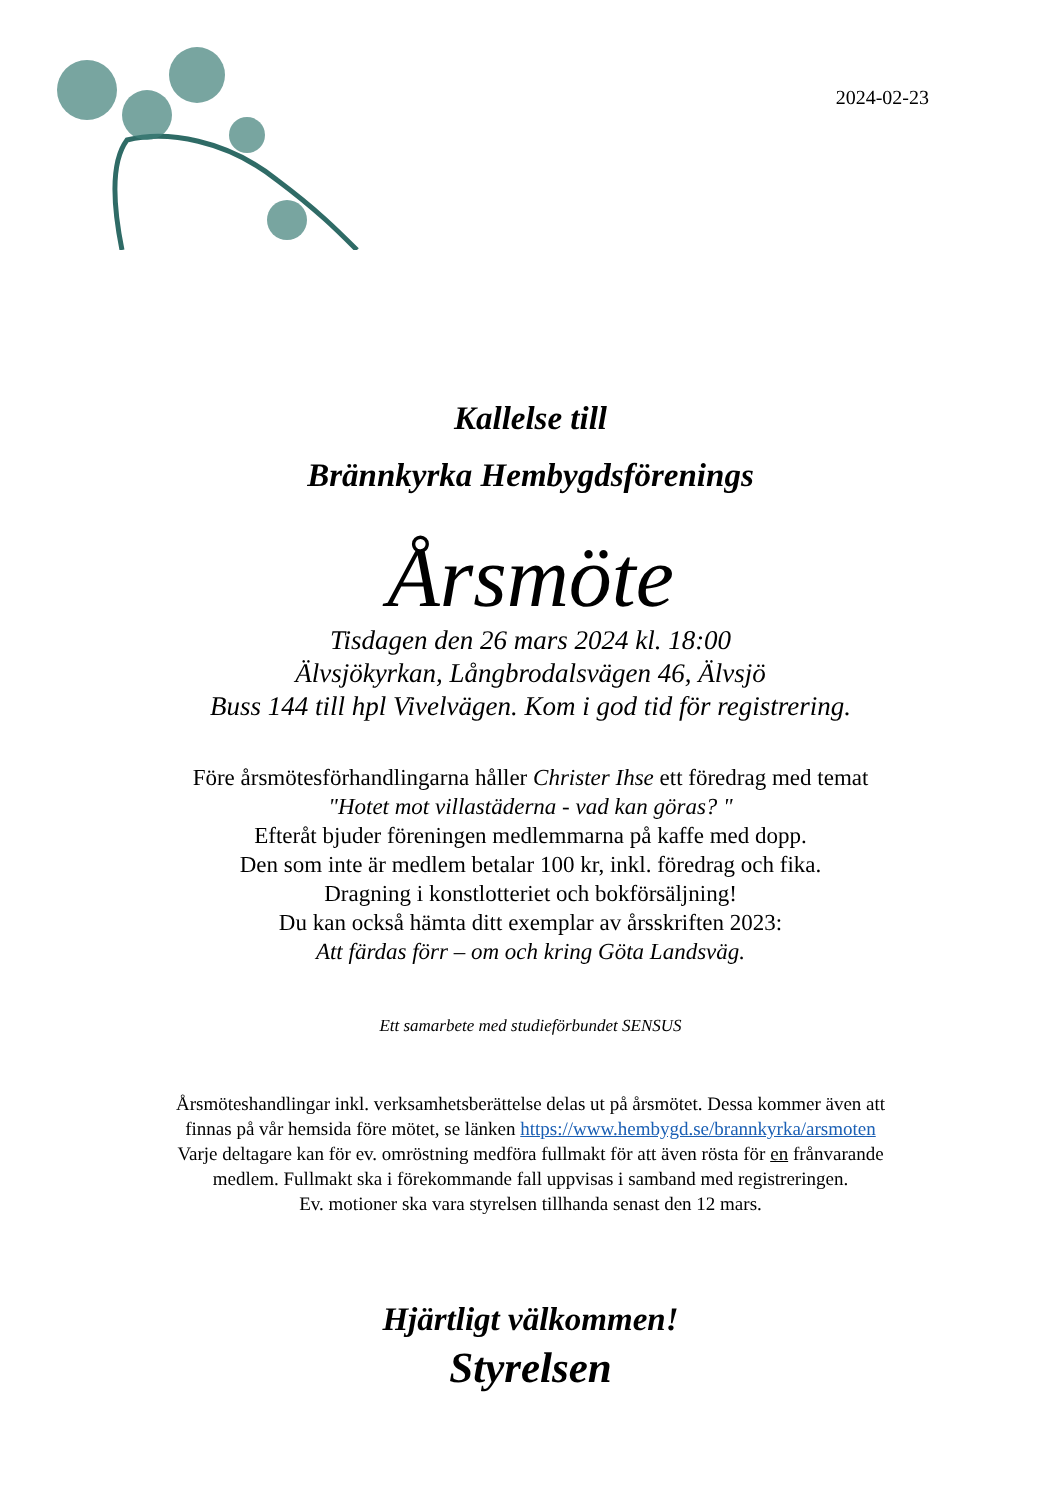2024-02-23
Kallelse till
Brännkyrka Hembygdsförenings
Årsmöte
Tisdagen den 26 mars 2024 kl. 18:00
Älvsjökyrkan, Långbrodalsvägen 46, Älvsjö
Buss 144 till hpl Vivelvägen. Kom i god tid för registrering.
Före årsmötesförhandlingarna håller Christer Ihse ett föredrag med temat
"Hotet mot villastäderna - vad kan göras? "
Efteråt bjuder föreningen medlemmarna på kaffe med dopp.
Den som inte är medlem betalar 100 kr, inkl. föredrag och fika.
Dragning i konstlotteriet och bokförsäljning!
Du kan också hämta ditt exemplar av årsskriften 2023:
Att färdas förr – om och kring Göta Landsväg.
Ett samarbete med studieförbundet SENSUS
Årsmöteshandlingar inkl. verksamhetsberättelse delas ut på årsmötet. Dessa kommer även att
finnas på vår hemsida före mötet, se länken https://www.hembygd.se/brannkyrka/arsmoten
Varje deltagare kan för ev. omröstning medföra fullmakt för att även rösta för en frånvarande
medlem. Fullmakt ska i förekommande fall uppvisas i samband med registreringen.
Ev. motioner ska vara styrelsen tillhanda senast den 12 mars.
Hjärtligt välkommen!
Styrelsen